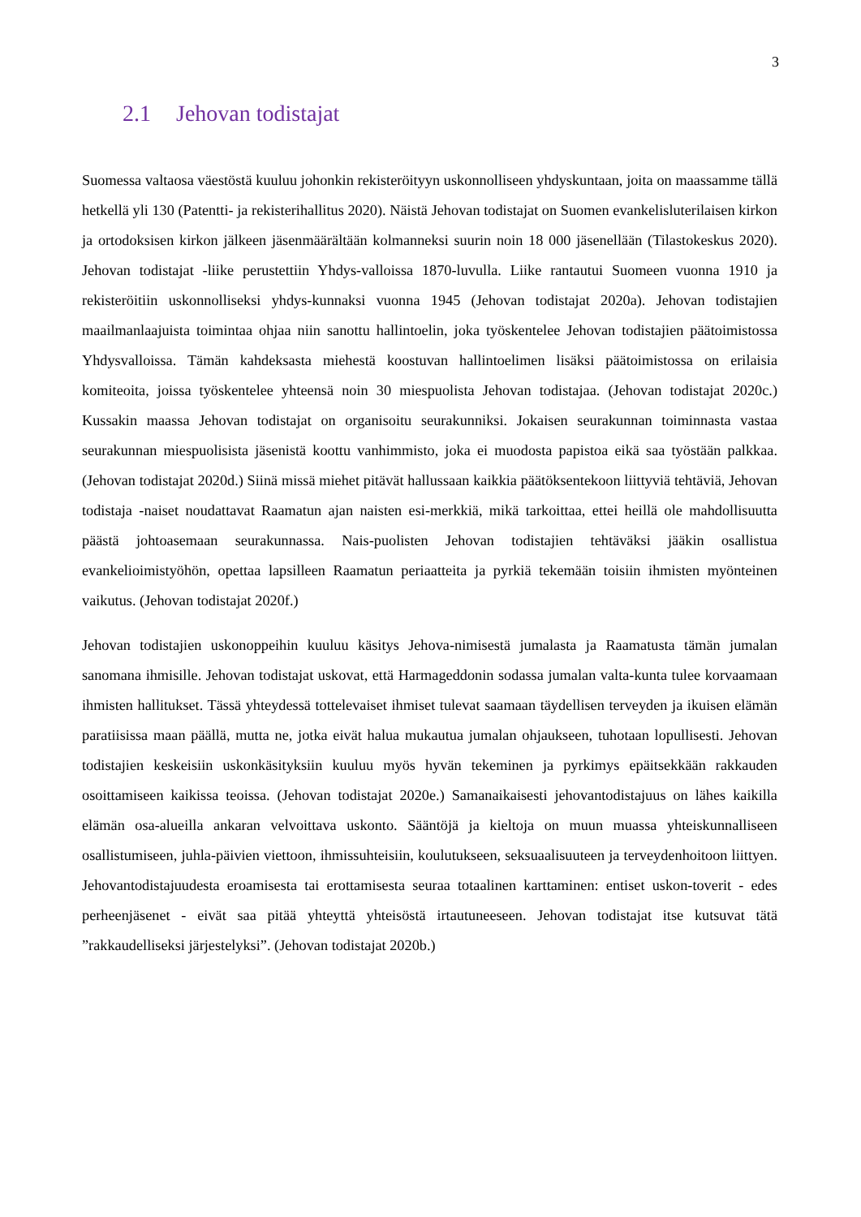3
2.1 Jehovan todistajat
Suomessa valtaosa väestöstä kuuluu johonkin rekisteröityyn uskonnolliseen yhdyskuntaan, joita on maassamme tällä hetkellä yli 130 (Patentti- ja rekisterihallitus 2020). Näistä Jehovan todistajat on Suomen evankelisluterilaisen kirkon ja ortodoksisen kirkon jälkeen jäsenmäärältään kolmanneksi suurin noin 18 000 jäsenellään (Tilastokeskus 2020). Jehovan todistajat -liike perustettiin Yhdys-valloissa 1870-luvulla. Liike rantautui Suomeen vuonna 1910 ja rekisteröitiin uskonnolliseksi yhdys-kunnaksi vuonna 1945 (Jehovan todistajat 2020a). Jehovan todistajien maailmanlaajuista toimintaa ohjaa niin sanottu hallintoelin, joka työskentelee Jehovan todistajien päätoimistossa Yhdysvalloissa. Tämän kahdeksasta miehestä koostuvan hallintoelimen lisäksi päätoimistossa on erilaisia komiteoita, joissa työskentelee yhteensä noin 30 miespuolista Jehovan todistajaa. (Jehovan todistajat 2020c.) Kussakin maassa Jehovan todistajat on organisoitu seurakunniksi. Jokaisen seurakunnan toiminnasta vastaa seurakunnan miespuolisista jäsenistä koottu vanhimmisto, joka ei muodosta papistoa eikä saa työstään palkkaa. (Jehovan todistajat 2020d.) Siinä missä miehet pitävät hallussaan kaikkia päätöksentekoon liittyviä tehtäviä, Jehovan todistaja -naiset noudattavat Raamatun ajan naisten esi-merkkiä, mikä tarkoittaa, ettei heillä ole mahdollisuutta päästä johtoasemaan seurakunnassa. Nais-puolisten Jehovan todistajien tehtäväksi jääkin osallistua evankelioimistyöhön, opettaa lapsilleen Raamatun periaatteita ja pyrkiä tekemään toisiin ihmisten myönteinen vaikutus. (Jehovan todistajat 2020f.)
Jehovan todistajien uskonoppeihin kuuluu käsitys Jehova-nimisestä jumalasta ja Raamatusta tämän jumalan sanomana ihmisille. Jehovan todistajat uskovat, että Harmageddonin sodassa jumalan valta-kunta tulee korvaamaan ihmisten hallitukset. Tässä yhteydessä tottelevaiset ihmiset tulevat saamaan täydellisen terveyden ja ikuisen elämän paratiisissa maan päällä, mutta ne, jotka eivät halua mukautua jumalan ohjaukseen, tuhotaan lopullisesti. Jehovan todistajien keskeisiin uskonkäsityksiin kuuluu myös hyvän tekeminen ja pyrkimys epäitsekkään rakkauden osoittamiseen kaikissa teoissa. (Jehovan todistajat 2020e.) Samanaikaisesti jehovantodistajuus on lähes kaikilla elämän osa-alueilla ankaran velvoittava uskonto. Sääntöjä ja kieltoja on muun muassa yhteiskunnalliseen osallistumiseen, juhla-päivien viettoon, ihmissuhteisiin, koulutukseen, seksuaalisuuteen ja terveydenhoitoon liittyen. Jehovantodistajuudesta eroamisesta tai erottamisesta seuraa totaalinen karttaminen: entiset uskon-toverit - edes perheenjäsenet - eivät saa pitää yhteyttä yhteisöstä irtautuneeseen. Jehovan todistajat itse kutsuvat tätä ”rakkaudelliseksi järjestelyksi”. (Jehovan todistajat 2020b.)